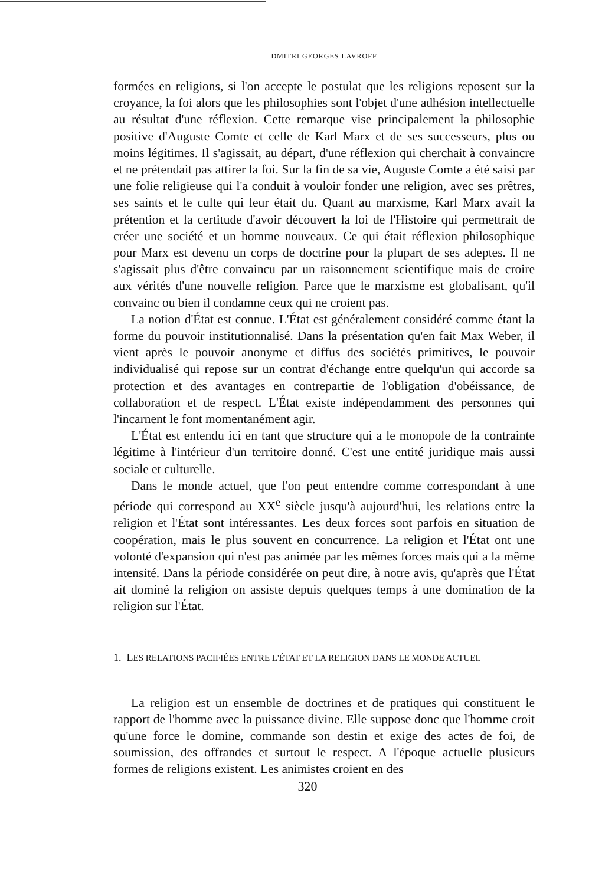DMITRI GEORGES LAVROFF
formées en religions, si l'on accepte le postulat que les religions reposent sur la croyance, la foi alors que les philosophies sont l'objet d'une adhésion intellectuelle au résultat d'une réflexion. Cette remarque vise principalement la philosophie positive d'Auguste Comte et celle de Karl Marx et de ses successeurs, plus ou moins légitimes. Il s'agissait, au départ, d'une réflexion qui cherchait à convaincre et ne prétendait pas attirer la foi. Sur la fin de sa vie, Auguste Comte a été saisi par une folie religieuse qui l'a conduit à vouloir fonder une religion, avec ses prêtres, ses saints et le culte qui leur était du. Quant au marxisme, Karl Marx avait la prétention et la certitude d'avoir découvert la loi de l'Histoire qui permettrait de créer une société et un homme nouveaux. Ce qui était réflexion philosophique pour Marx est devenu un corps de doctrine pour la plupart de ses adeptes. Il ne s'agissait plus d'être convaincu par un raisonnement scientifique mais de croire aux vérités d'une nouvelle religion. Parce que le marxisme est globalisant, qu'il convainc ou bien il condamne ceux qui ne croient pas.
La notion d'État est connue. L'État est généralement considéré comme étant la forme du pouvoir institutionnalisé. Dans la présentation qu'en fait Max Weber, il vient après le pouvoir anonyme et diffus des sociétés primitives, le pouvoir individualisé qui repose sur un contrat d'échange entre quelqu'un qui accorde sa protection et des avantages en contrepartie de l'obligation d'obéissance, de collaboration et de respect. L'État existe indépendamment des personnes qui l'incarnent le font momentanément agir.
L'État est entendu ici en tant que structure qui a le monopole de la contrainte légitime à l'intérieur d'un territoire donné. C'est une entité juridique mais aussi sociale et culturelle.
Dans le monde actuel, que l'on peut entendre comme correspondant à une période qui correspond au XX<sup>e</sup> siècle jusqu'à aujourd'hui, les relations entre la religion et l'État sont intéressantes. Les deux forces sont parfois en situation de coopération, mais le plus souvent en concurrence. La religion et l'État ont une volonté d'expansion qui n'est pas animée par les mêmes forces mais qui a la même intensité. Dans la période considérée on peut dire, à notre avis, qu'après que l'État ait dominé la religion on assiste depuis quelques temps à une domination de la religion sur l'État.
1. LES RELATIONS PACIFIÉES ENTRE L'ÉTAT ET LA RELIGION DANS LE MONDE ACTUEL
La religion est un ensemble de doctrines et de pratiques qui constituent le rapport de l'homme avec la puissance divine. Elle suppose donc que l'homme croit qu'une force le domine, commande son destin et exige des actes de foi, de soumission, des offrandes et surtout le respect. A l'époque actuelle plusieurs formes de religions existent. Les animistes croient en des
320